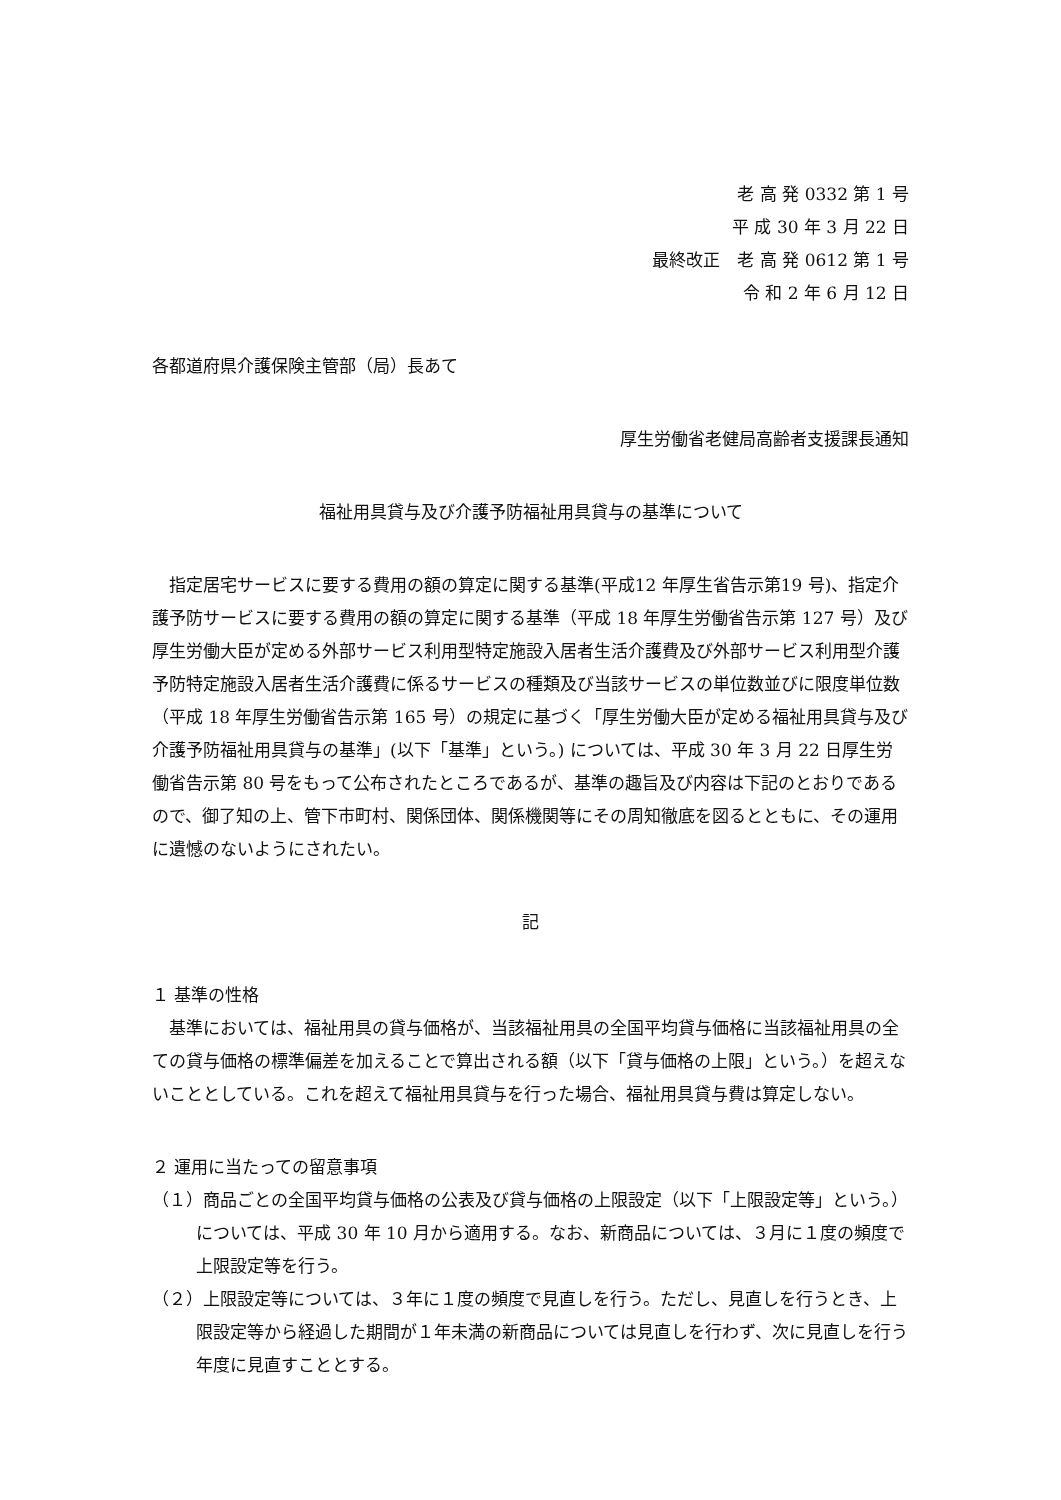老 高 発 0332 第 1 号
平 成 30 年 3 月 22 日
最終改正　老 高 発 0612 第 1 号
令 和 2 年 6 月 12 日
各都道府県介護保険主管部（局）長あて
厚生労働省老健局高齢者支援課長通知
福祉用具貸与及び介護予防福祉用具貸与の基準について
指定居宅サービスに要する費用の額の算定に関する基準(平成12 年厚生省告示第19 号)、指定介護予防サービスに要する費用の額の算定に関する基準（平成 18 年厚生労働省告示第 127 号）及び厚生労働大臣が定める外部サービス利用型特定施設入居者生活介護費及び外部サービス利用型介護予防特定施設入居者生活介護費に係るサービスの種類及び当該サービスの単位数並びに限度単位数（平成 18 年厚生労働省告示第 165 号）の規定に基づく「厚生労働大臣が定める福祉用具貸与及び介護予防福祉用具貸与の基準」(以下「基準」という。) については、平成 30 年 3 月 22 日厚生労働省告示第 80 号をもって公布されたところであるが、基準の趣旨及び内容は下記のとおりであるので、御了知の上、管下市町村、関係団体、関係機関等にその周知徹底を図るとともに、その運用に遺憾のないようにされたい。
記
１ 基準の性格
基準においては、福祉用具の貸与価格が、当該福祉用具の全国平均貸与価格に当該福祉用具の全ての貸与価格の標準偏差を加えることで算出される額（以下「貸与価格の上限」という。）を超えないこととしている。これを超えて福祉用具貸与を行った場合、福祉用具貸与費は算定しない。
２ 運用に当たっての留意事項
（１）商品ごとの全国平均貸与価格の公表及び貸与価格の上限設定（以下「上限設定等」という。）については、平成 30 年 10 月から適用する。なお、新商品については、３月に１度の頻度で上限設定等を行う。
（２）上限設定等については、３年に１度の頻度で見直しを行う。ただし、見直しを行うとき、上限設定等から経過した期間が１年未満の新商品については見直しを行わず、次に見直しを行う年度に見直すこととする。